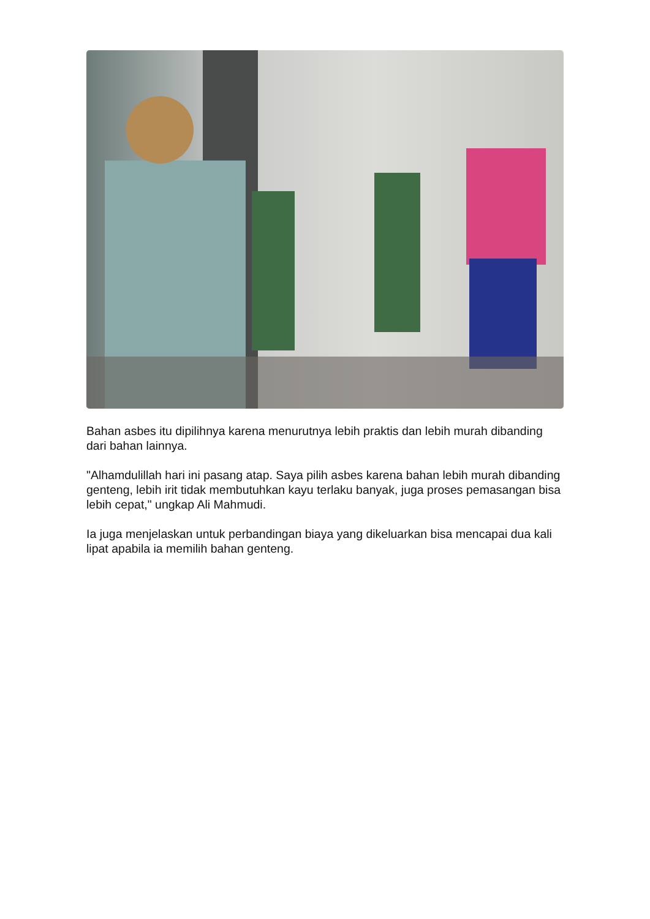Bahan asbes itu dipilihnya karena menurutnya lebih praktis dan lebih murah dibanding dari bahan lainnya.
"Alhamdulillah hari ini pasang atap. Saya pilih asbes karena bahan lebih murah dibanding genteng, lebih irit tidak membutuhkan kayu terlaku banyak, juga proses pemasangan bisa lebih cepat," ungkap Ali Mahmudi.
Ia juga menjelaskan untuk perbandingan biaya yang dikeluarkan bisa mencapai dua kali lipat apabila ia memilih bahan genteng.